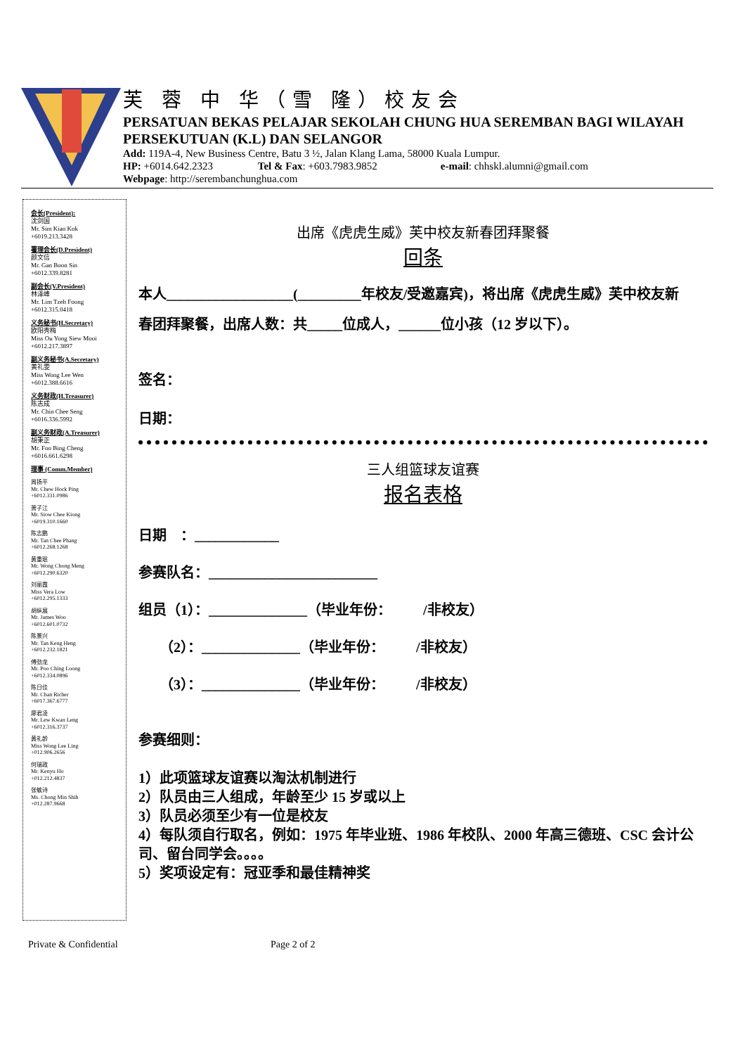芙 蓉 中 华（雪 隆）校友会
PERSATUAN BEKAS PELAJAR SEKOLAH CHUNG HUA SEREMBAN BAGI WILAYAH PERSEKUTUAN (K.L) DAN SELANGOR
Add: 119A-4, New Business Centre, Batu 3 ½, Jalan Klang Lama, 58000 Kuala Lumpur.
HP: +6014.642.2323 Tel & Fax: +603.7983.9852 e-mail: chhskl.alumni@gmail.com
Webpage: http://serembanchunghua.com
会长(President):
沈剑国
Mr. Sim Kian Kok
+6019.213.3428
署理会长(D.President)
颜文信
Mr. Gan Boon Sin
+6012.339.8281
副会长(V.President)
林泽峰
Mr. Lim Tzeh Foong
+6012.315.0418
义务秘书(H.Secretary)
欧阳秀梅
Miss Ou Yong Siew Mooi
+6012.217.3897
副义务秘书(A.Secretary)
黄礼雯
Miss Wong Lee Wen
+6012.388.6616
义务财政(H.Treasurer)
陈志成
Mr. Chin Chee Seng
+6016.336.5992
副义务财政(A.Treasurer)
胡秉正
Mr. Foo Bing Cheng
+6016.661.6298
理事 (Comm.Member)
周扬平
Mr. Chew Hock Ping
+6012.331.0986
萧子江
Mr. Siow Chee Kiong
+6019.310.1660
陈志鹏
Mr. Tan Chee Phang
+6012.268.1268
黄重珉
Mr. Wong Chong Meng
+6012.290.6320
刘丽霞
Miss Vera Low
+6012.295.1333
胡纵展
Mr. James Woo
+6012.601.0732
陈景兴
Mr. Tan Keng Heng
+6012.232.1821
傅劲龙
Mr. Poo Ching Loong
+6012.334.0896
陈日佳
Mr. Chan Richer
+6017.367.6777
廖君凌
Mr. Lew Kwan Leng
+6012.316.3737
黄礼龄
Miss Wong Lee Ling
+012.906.2656
何瑞政
Mr. Kenyu Ho
+012.212.4837
张敏诗
Ms. Chong Min Shih
+012.287.9668
出席《虎虎生威》芙中校友新春团拜聚餐
回条
本人__________________(_________年校友/受邀嘉宾)，将出席《虎虎生威》芙中校友新
春团拜聚餐，出席人数：共_____位成人，______位小孩（12 岁以下）。
签名：
日期：
三人组篮球友谊赛
报名表格
日期 ：____________
参赛队名：________________________
组员（1）：______________（毕业年份： /非校友）
（2）：______________（毕业年份： /非校友）
（3）：______________（毕业年份： /非校友）
参赛细则：
1）此项篮球友谊赛以淘汰机制进行
2）队员由三人组成，年龄至少 15 岁或以上
3）队员必须至少有一位是校友
4）每队须自行取名，例如：1975 年毕业班、1986 年校队、2000 年高三德班、CSC 会计公司、留台同学会。。。。
5）奖项设定有：冠亚季和最佳精神奖
Private & Confidential Page 2 of 2